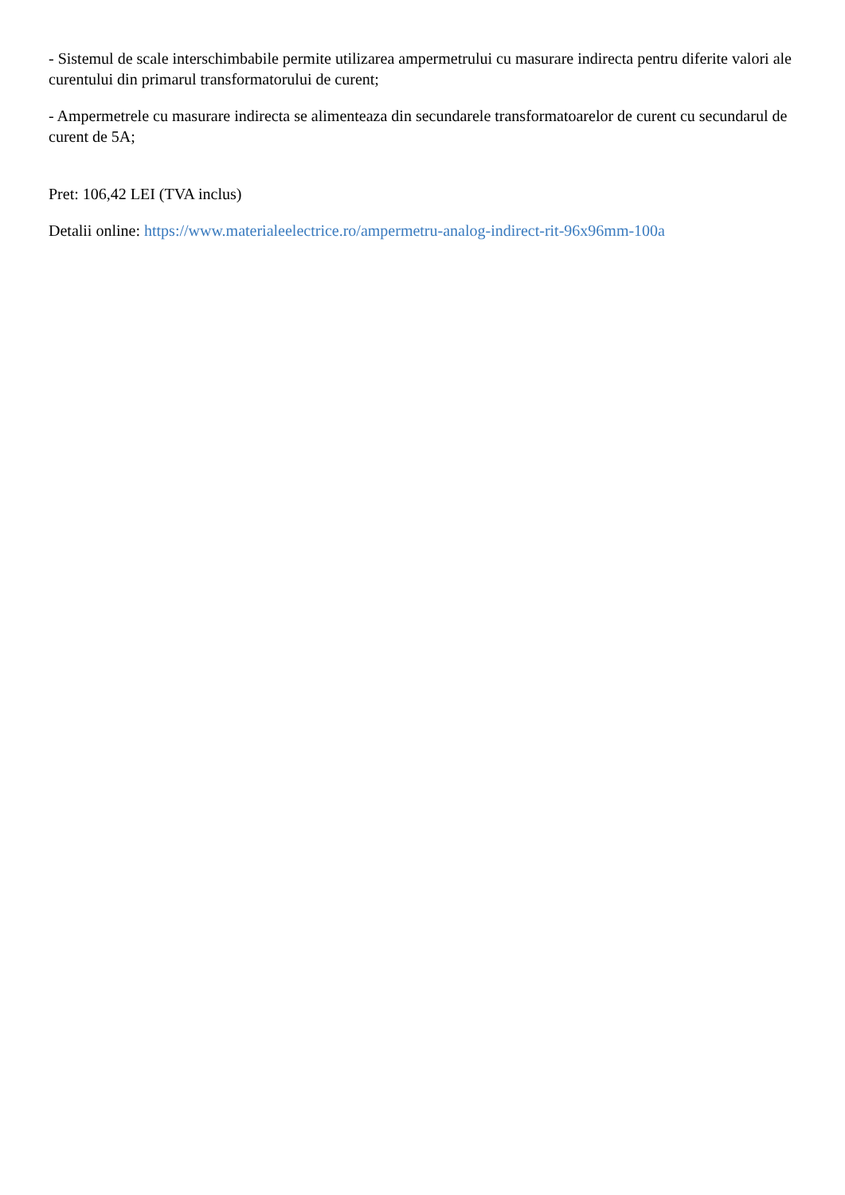- Sistemul de scale interschimbabile permite utilizarea ampermetrului cu masurare indirecta pentru diferite valori ale curentului din primarul transformatorului de curent;
- Ampermetrele cu masurare indirecta se alimenteaza din secundarele transformatoarelor de curent cu secundarul de curent de 5A;
Pret: 106,42 LEI (TVA inclus)
Detalii online: https://www.materialeelectrice.ro/ampermetru-analog-indirect-rit-96x96mm-100a